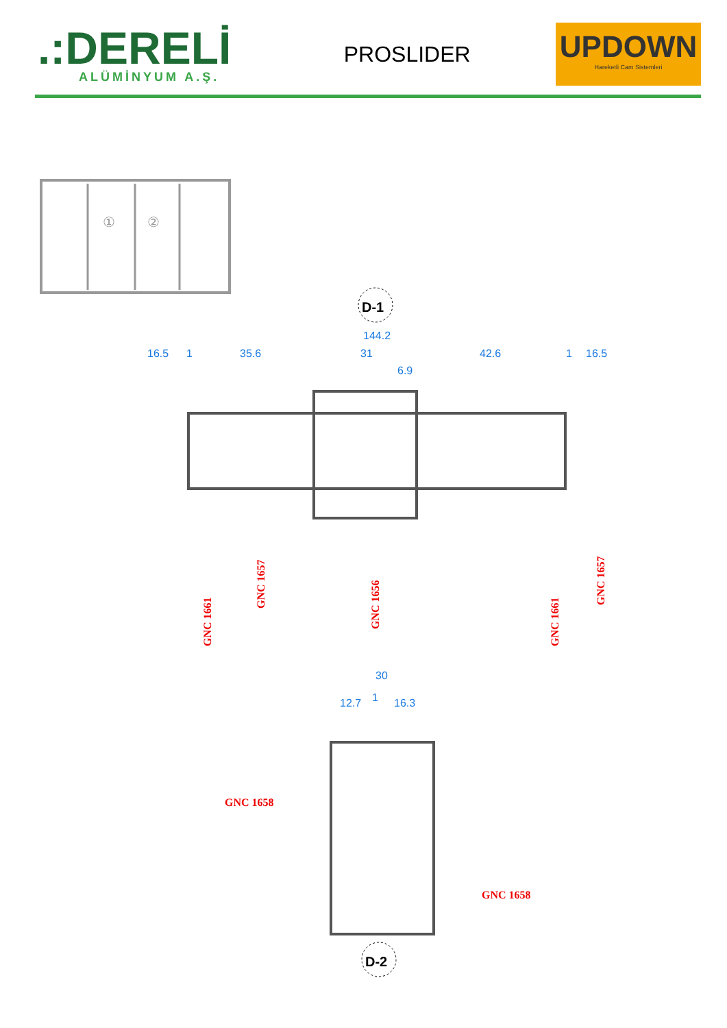.:DERELİ
ALÜMİNYUM A.Ş.
PROSLIDER
UPDOWN
Hareketli Cam Sistemleri
①
②
D-1
144.2
16.5
1
35.6
31
42.6
1
16.5
6.9
GNC 1661
GNC 1657
GNC 1656
GNC 1661
GNC 1657
30
12.7
1
16.3
GNC 1658
GNC 1658
D-2